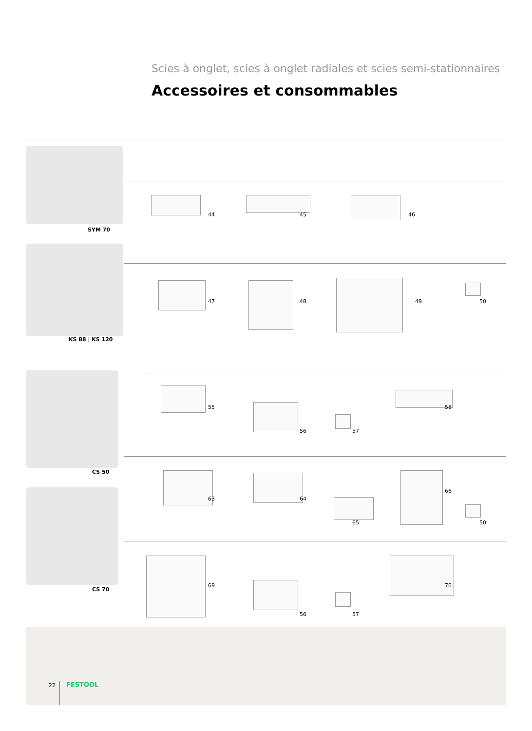Scies à onglet, scies à onglet radiales et scies semi-stationnaires
Accessoires et consommables
SYM 70
44 45 46
KS 88 | KS 120
47 48 49 50
CS 50
55
56 57
58
CS 70
63 64
65
66
50
69
56 57
70
22 FESTOOL